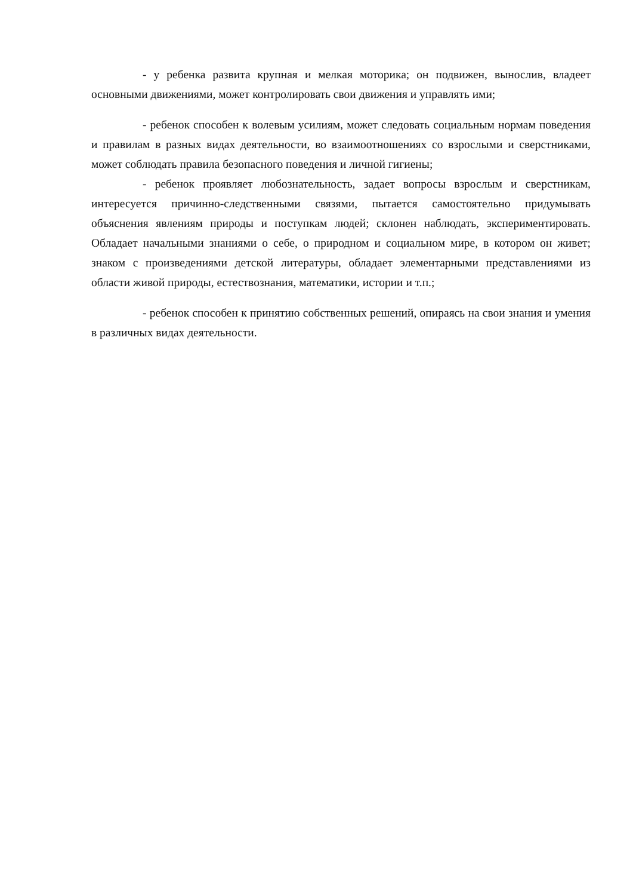- у ребенка развита крупная и мелкая моторика; он подвижен, вынослив, владеет основными движениями, может контролировать свои движения и управлять ими;
- ребенок способен к волевым усилиям, может следовать социальным нормам поведения и правилам в разных видах деятельности, во взаимоотношениях со взрослыми и сверстниками, может соблюдать правила безопасного поведения и личной гигиены;
- ребенок проявляет любознательность, задает вопросы взрослым и сверстникам, интересуется причинно-следственными связями, пытается самостоятельно придумывать объяснения явлениям природы и поступкам людей; склонен наблюдать, экспериментировать. Обладает начальными знаниями о себе, о природном и социальном мире, в котором он живет; знаком с произведениями детской литературы, обладает элементарными представлениями из области живой природы, естествознания, математики, истории и т.п.;
- ребенок способен к принятию собственных решений, опираясь на свои знания и умения в различных видах деятельности.